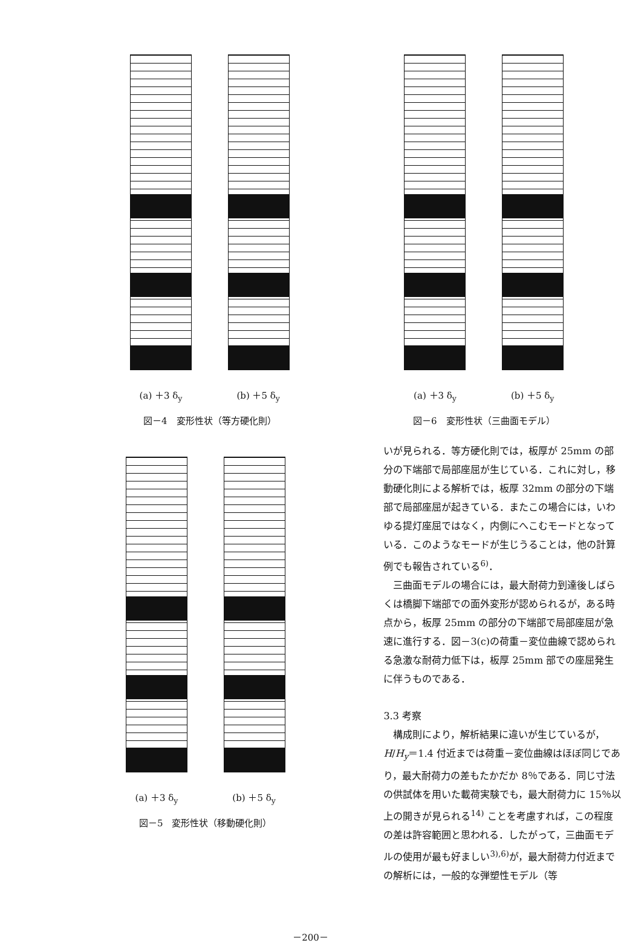(a) ＋3 δ<sub>y</sub> (b) ＋5 δ<sub>y</sub>
図－4　変形性状（等方硬化則）
(a) ＋3 δ<sub>y</sub> (b) ＋5 δ<sub>y</sub>
図－6　変形性状（三曲面モデル）
(a) ＋3 δ<sub>y</sub> (b) ＋5 δ<sub>y</sub>
図－5　変形性状（移動硬化則）
いが見られる．等方硬化則では，板厚が 25mm の部分の下端部で局部座屈が生じている．これに対し，移動硬化則による解析では，板厚 32mm の部分の下端部で局部座屈が起きている．またこの場合には，いわゆる提灯座屈ではなく，内側にへこむモードとなっている．このようなモードが生じうることは，他の計算例でも報告されている<sup>6)</sup>．
　三曲面モデルの場合には，最大耐荷力到達後しばらくは橋脚下端部での面外変形が認められるが，ある時点から，板厚 25mm の部分の下端部で局部座屈が急速に進行する．図－3(c)の荷重－変位曲線で認められる急激な耐荷力低下は，板厚 25mm 部での座屈発生に伴うものである．
3.3 考察
　構成則により，解析結果に違いが生じているが，H/H<sub>y</sub>＝1.4 付近までは荷重－変位曲線はほぼ同じであり，最大耐荷力の差もたかだか 8％である．同じ寸法の供試体を用いた載荷実験でも，最大耐荷力に 15％以上の開きが見られる<sup>14)</sup> ことを考慮すれば，この程度の差は許容範囲と思われる．したがって，三曲面モデルの使用が最も好ましい<sup>3),6)</sup>が，最大耐荷力付近までの解析には，一般的な弾塑性モデル（等
－200－